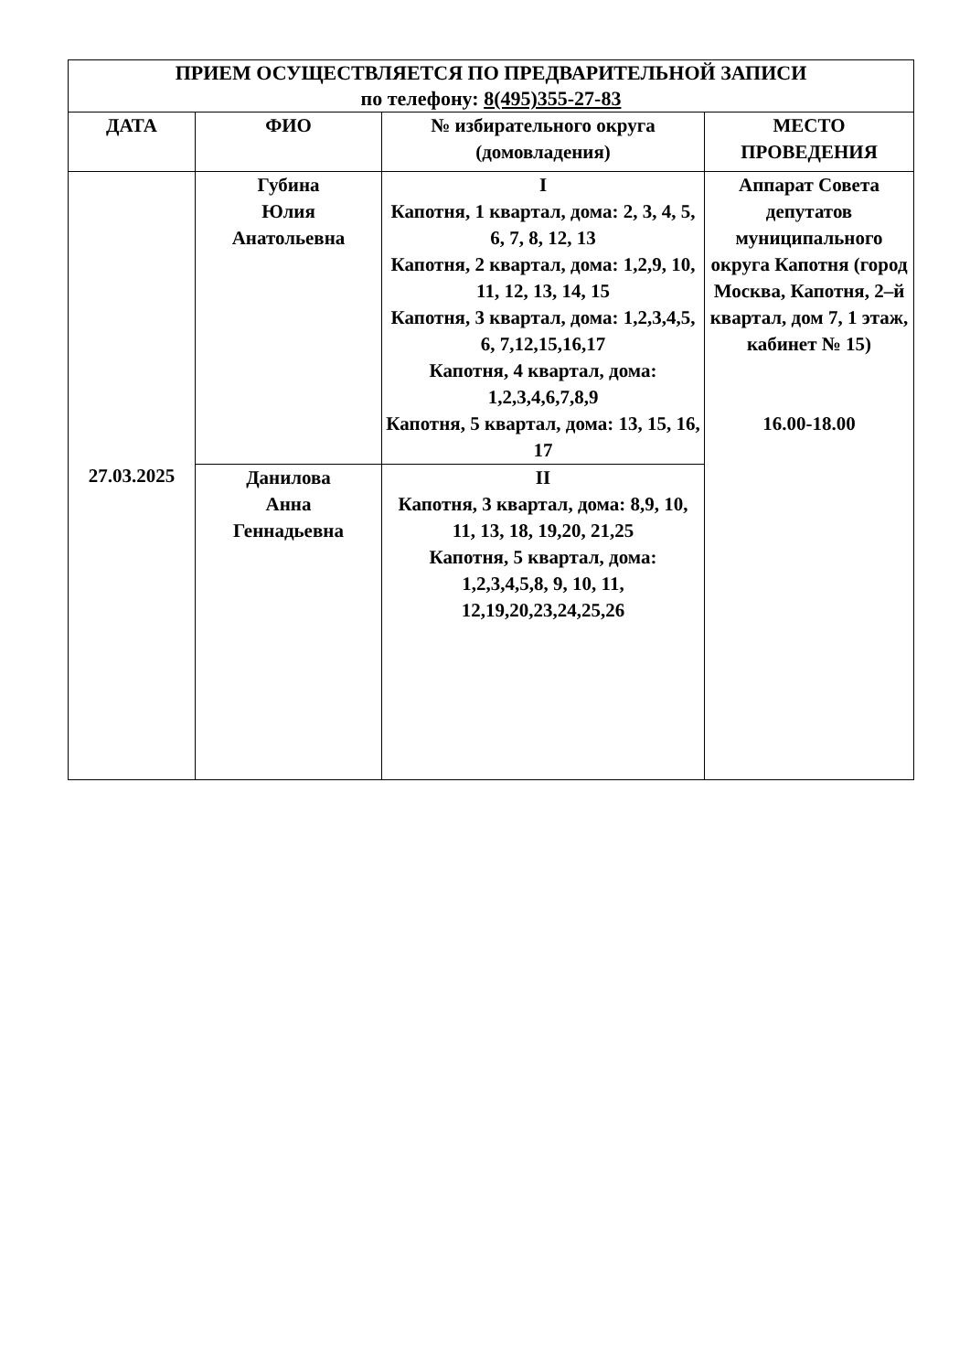| ПРИЕМ ОСУЩЕСТВЛЯЕТСЯ ПО ПРЕДВАРИТЕЛЬНОЙ ЗАПИСИ по телефону: 8(495)355-27-83 | | | |
| --- | --- | --- | --- |
| ДАТА | ФИО | № избирательного округа (домовладения) | МЕСТО ПРОВЕДЕНИЯ |
| 27.03.2025 | Губина Юлия Анатольевна | I Капотня, 1 квартал, дома: 2, 3, 4, 5, 6, 7, 8, 12, 13 Капотня, 2 квартал, дома: 1,2,9, 10, 11, 12, 13, 14, 15 Капотня, 3 квартал, дома: 1,2,3,4,5, 6, 7,12,15,16,17 Капотня, 4 квартал, дома: 1,2,3,4,6,7,8,9 Капотня, 5 квартал, дома: 13, 15, 16, 17 | Аппарат Совета депутатов муниципального округа Капотня (город Москва, Капотня, 2–й квартал, дом 7, 1 этаж, кабинет № 15) 16.00-18.00 |
| | Данилова Анна Геннадьевна | II Капотня, 3 квартал, дома: 8,9, 10, 11, 13, 18, 19,20, 21,25 Капотня, 5 квартал, дома: 1,2,3,4,5,8, 9, 10, 11, 12,19,20,23,24,25,26 | |